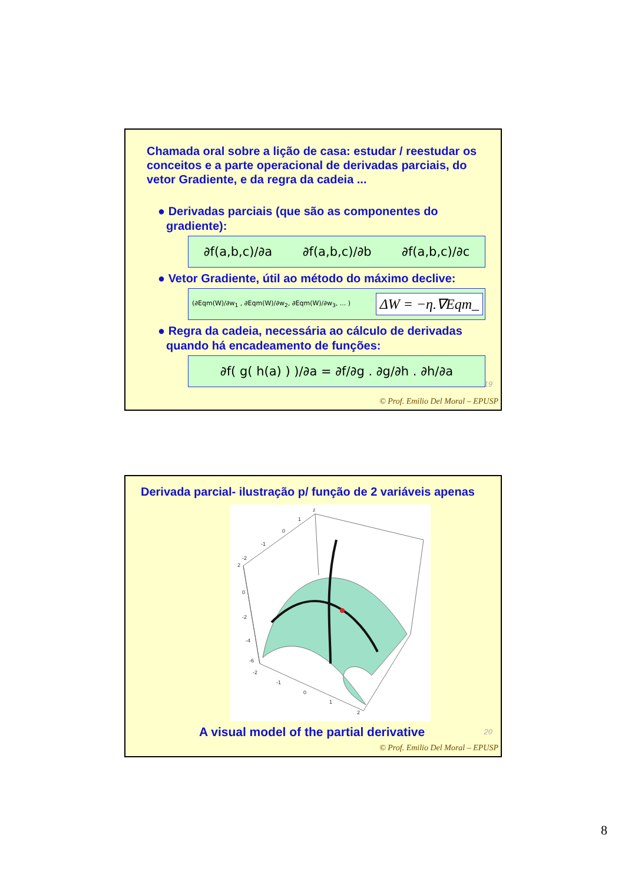Chamada oral sobre a lição de casa: estudar / reestudar os conceitos e a parte operacional de derivadas parciais, do vetor Gradiente, e da regra da cadeia ...
● Derivadas parciais (que são as componentes do gradiente):
∂f(a,b,c)/∂a ∂f(a,b,c)/∂b ∂f(a,b,c)/∂c
● Vetor Gradiente, útil ao método do máximo declive:
(∂Eqm(W)/∂w<sub>1</sub> , ∂Eqm(W)/∂w<sub>2</sub>, ∂Eqm(W)/∂w<sub>3</sub>, ... ) ΔW = −η.∇Eqm_
● Regra da cadeia, necessária ao cálculo de derivadas quando há encadeamento de funções:
∂f( g( h(a) ) )/∂a = ∂f/∂g . ∂g/∂h . ∂h/∂a
19
© Prof. Emilio Del Moral – EPUSP
Derivada parcial- ilustração p/ função de 2 variáveis apenas
z
1
0
-1
-2
2
0
-2
-4
-6
-2
-1
0
1
2
A visual model of the partial derivative
20
© Prof. Emilio Del Moral – EPUSP
8